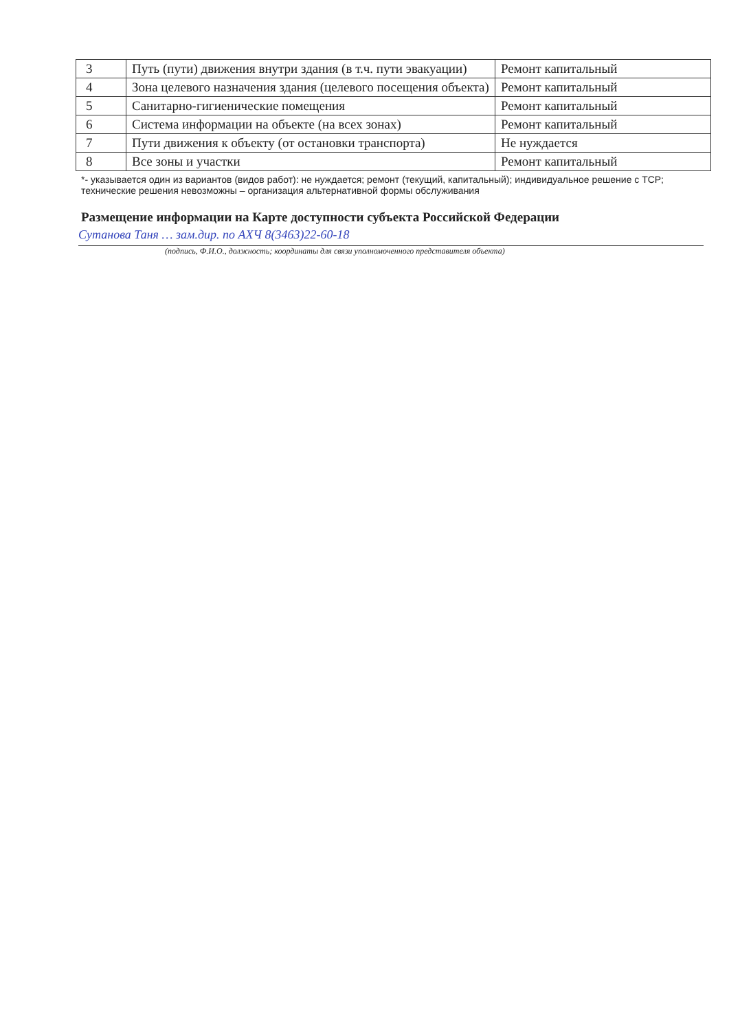| 3 | Путь (пути) движения внутри здания (в т.ч. пути эвакуации) | Ремонт капитальный |
| 4 | Зона целевого назначения здания (целевого посещения объекта) | Ремонт капитальный |
| 5 | Санитарно-гигиенические помещения | Ремонт капитальный |
| 6 | Система информации на объекте (на всех зонах) | Ремонт капитальный |
| 7 | Пути движения к объекту (от остановки транспорта) | Не нуждается |
| 8 | Все зоны и участки | Ремонт капитальный |
*- указывается один из вариантов (видов работ): не нуждается; ремонт (текущий, капитальный); индивидуальное решение с ТСР; технические решения невозможны – организация альтернативной формы обслуживания
Размещение информации на Карте доступности субъекта Российской Федерации
Сутанова Таня … зам.дир. по АХЧ 8(3463)22-60-18
(подпись, Ф.И.О., должность; координаты для связи уполномоченного представителя объекта)